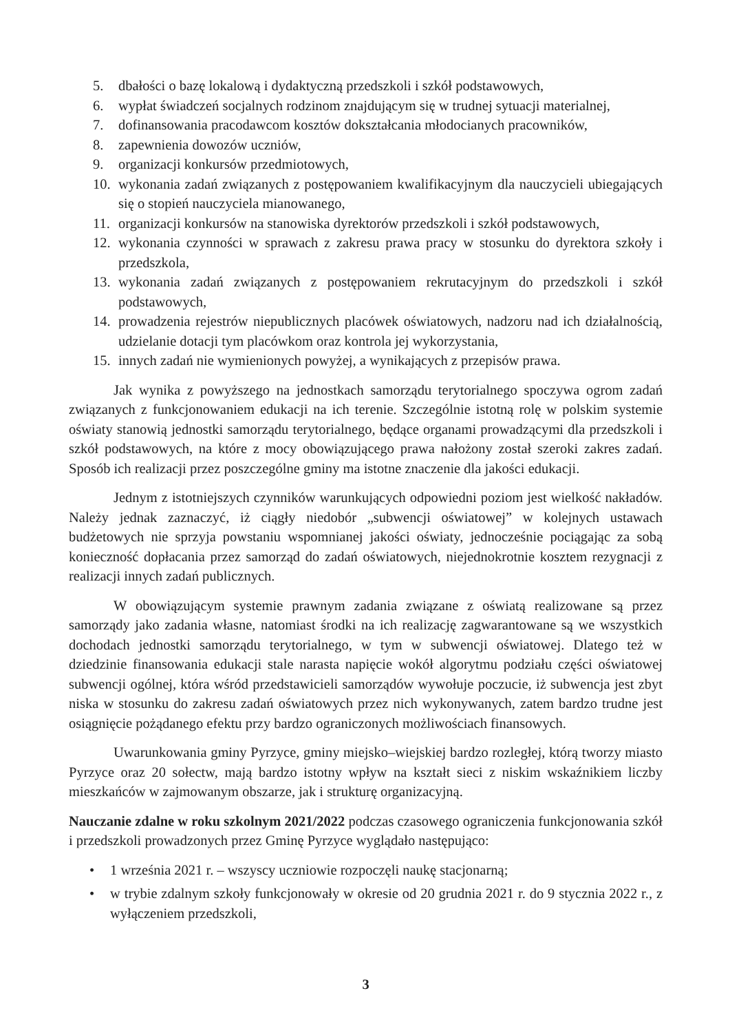5. dbałości o bazę lokalową i dydaktyczną przedszkoli i szkół podstawowych,
6. wypłat świadczeń socjalnych rodzinom znajdującym się w trudnej sytuacji materialnej,
7. dofinansowania pracodawcom kosztów dokształcania młodocianych pracowników,
8. zapewnienia dowozów uczniów,
9. organizacji konkursów przedmiotowych,
10. wykonania zadań związanych z postępowaniem kwalifikacyjnym dla nauczycieli ubiegających się o stopień nauczyciela mianowanego,
11. organizacji konkursów na stanowiska dyrektorów przedszkoli i szkół podstawowych,
12. wykonania czynności w sprawach z zakresu prawa pracy w stosunku do dyrektora szkoły i przedszkola,
13. wykonania zadań związanych z postępowaniem rekrutacyjnym do przedszkoli i szkół podstawowych,
14. prowadzenia rejestrów niepublicznych placówek oświatowych, nadzoru nad ich działalnością, udzielanie dotacji tym placówkom oraz kontrola jej wykorzystania,
15. innych zadań nie wymienionych powyżej, a wynikających z przepisów prawa.
Jak wynika z powyższego na jednostkach samorządu terytorialnego spoczywa ogrom zadań związanych z funkcjonowaniem edukacji na ich terenie. Szczególnie istotną rolę w polskim systemie oświaty stanowią jednostki samorządu terytorialnego, będące organami prowadzącymi dla przedszkoli i szkół podstawowych, na które z mocy obowiązującego prawa nałożony został szeroki zakres zadań. Sposób ich realizacji przez poszczególne gminy ma istotne znaczenie dla jakości edukacji.
Jednym z istotniejszych czynników warunkujących odpowiedni poziom jest wielkość nakładów. Należy jednak zaznaczyć, iż ciągły niedobór „subwencji oświatowej” w kolejnych ustawach budżetowych nie sprzyja powstaniu wspomnianej jakości oświaty, jednocześnie pociągając za sobą konieczność dopłacania przez samorząd do zadań oświatowych, niejednokrotnie kosztem rezygnacji z realizacji innych zadań publicznych.
W obowiązującym systemie prawnym zadania związane z oświatą realizowane są przez samorządy jako zadania własne, natomiast środki na ich realizację zagwarantowane są we wszystkich dochodach jednostki samorządu terytorialnego, w tym w subwencji oświatowej. Dlatego też w dziedzinie finansowania edukacji stale narasta napięcie wokół algorytmu podziału części oświatowej subwencji ogólnej, która wśród przedstawicieli samorządów wywołuje poczucie, iż subwencja jest zbyt niska w stosunku do zakresu zadań oświatowych przez nich wykonywanych, zatem bardzo trudne jest osiągnięcie pożądanego efektu przy bardzo ograniczonych możliwościach finansowych.
Uwarunkowania gminy Pyrzyce, gminy miejsko–wiejskiej bardzo rozległej, którą tworzy miasto Pyrzyce oraz 20 sołectw, mają bardzo istotny wpływ na kształt sieci z niskim wskaźnikiem liczby mieszkańców w zajmowanym obszarze, jak i strukturę organizacyjną.
Nauczanie zdalne w roku szkolnym 2021/2022 podczas czasowego ograniczenia funkcjonowania szkół i przedszkoli prowadzonych przez Gminę Pyrzyce wyglądało następująco:
• 1 września 2021 r. – wszyscy uczniowie rozpoczęli naukę stacjonarną;
• w trybie zdalnym szkoły funkcjonowały w okresie od 20 grudnia 2021 r. do 9 stycznia 2022 r., z wyłączeniem przedszkoli,
3